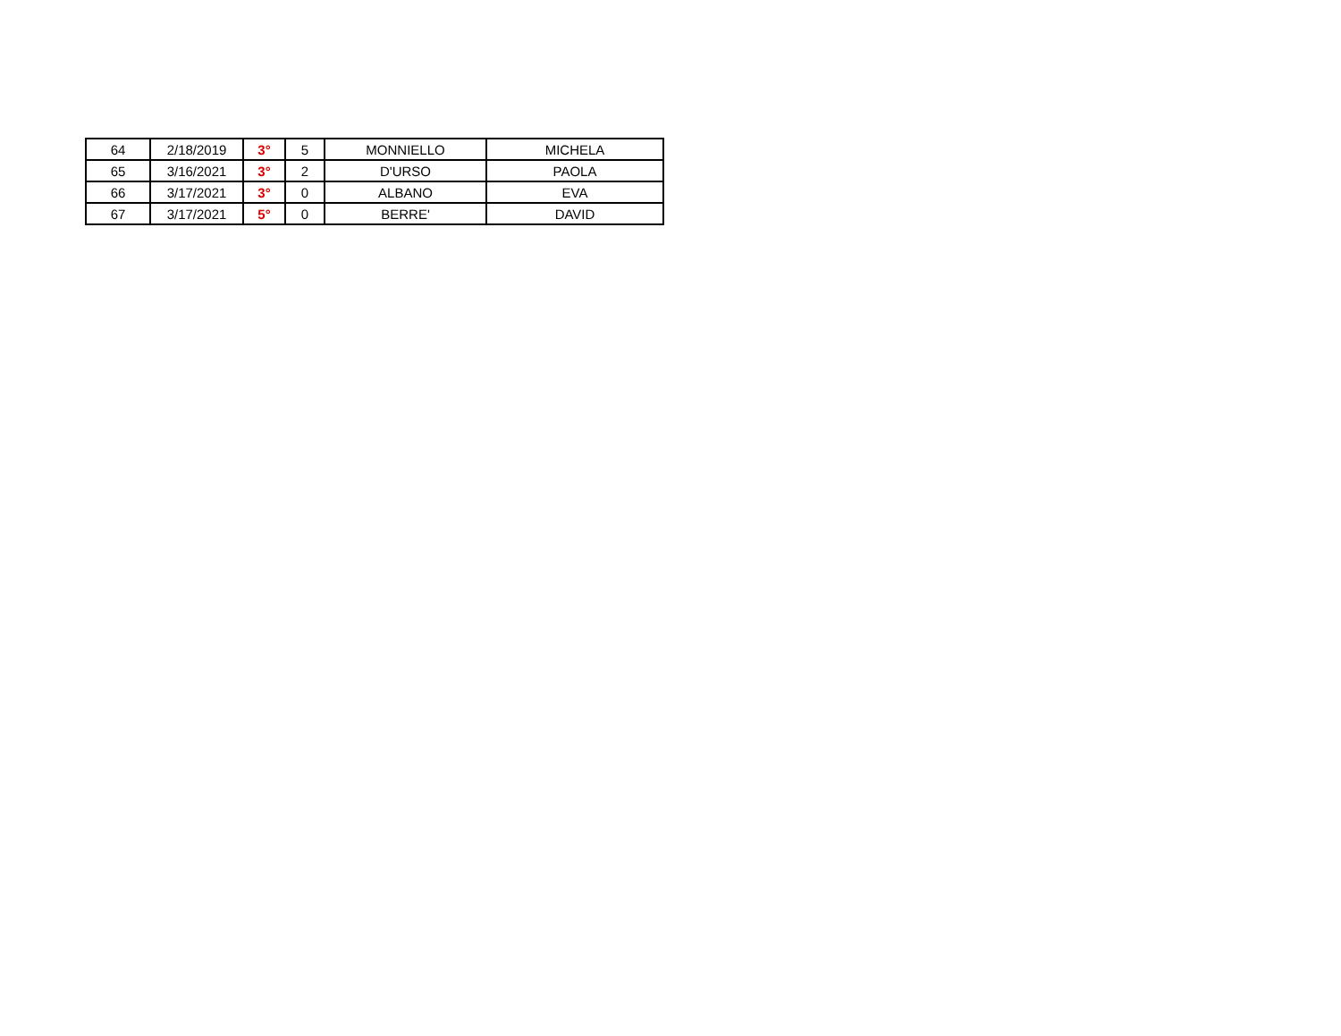| 64 | 2/18/2019 | 3° | 5 | MONNIELLO | MICHELA |
| 65 | 3/16/2021 | 3° | 2 | D'URSO | PAOLA |
| 66 | 3/17/2021 | 3° | 0 | ALBANO | EVA |
| 67 | 3/17/2021 | 5° | 0 | BERRE' | DAVID |